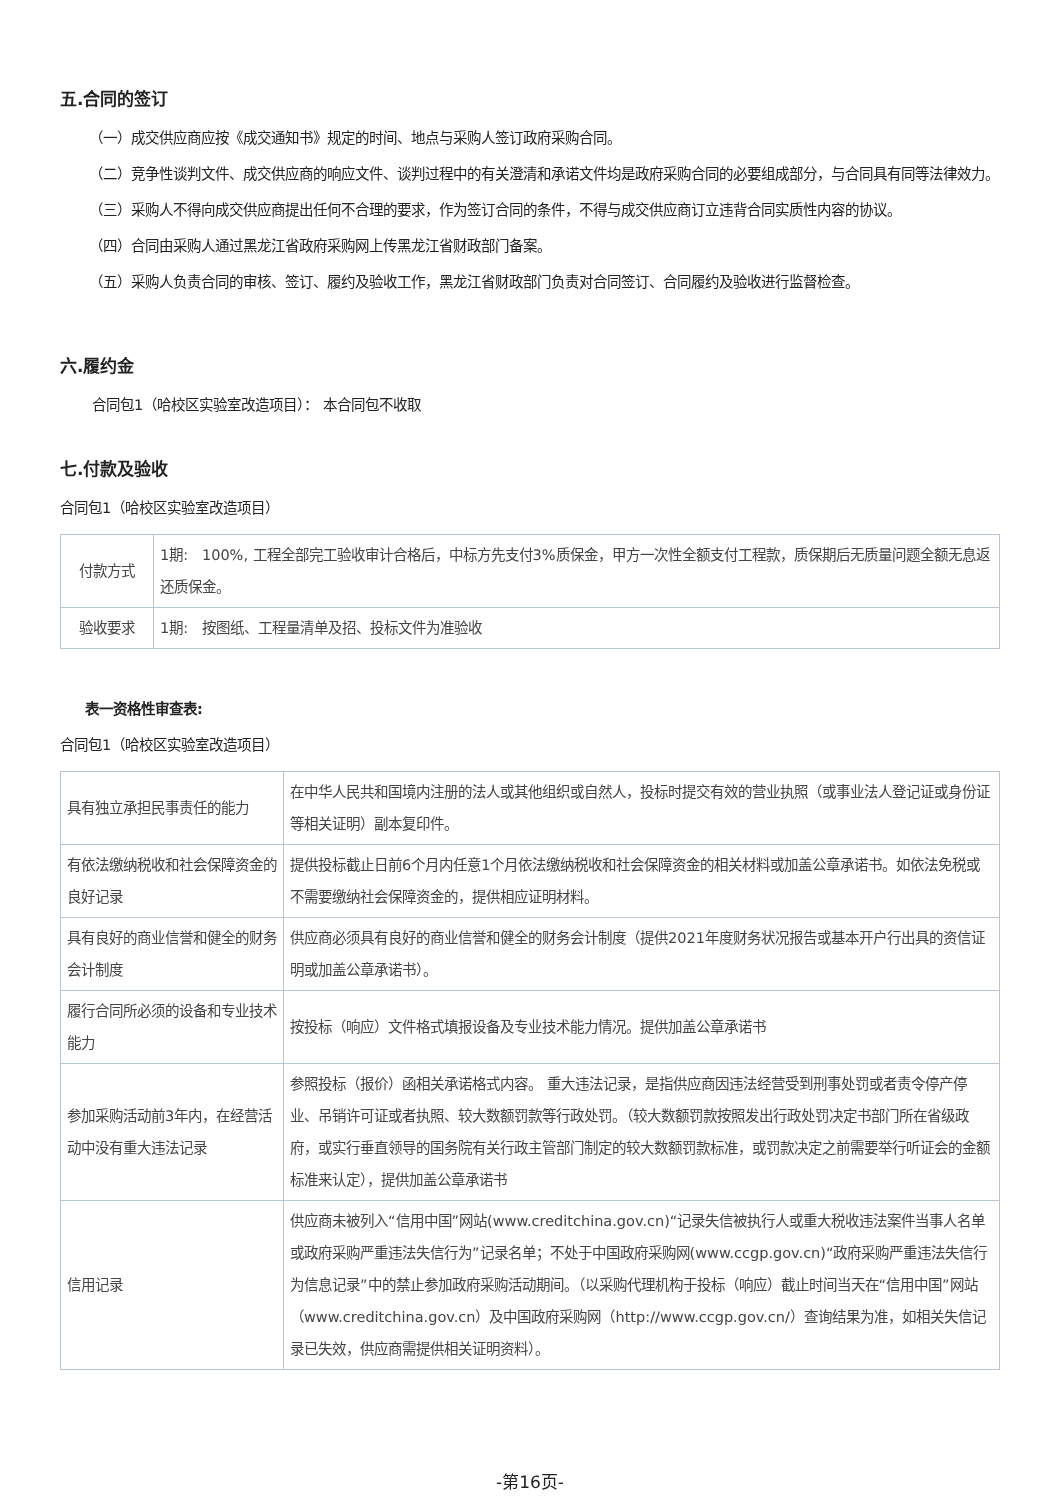五.合同的签订
（一）成交供应商应按《成交通知书》规定的时间、地点与采购人签订政府采购合同。
（二）竞争性谈判文件、成交供应商的响应文件、谈判过程中的有关澄清和承诺文件均是政府采购合同的必要组成部分，与合同具有同等法律效力。
（三）采购人不得向成交供应商提出任何不合理的要求，作为签订合同的条件，不得与成交供应商订立违背合同实质性内容的协议。
（四）合同由采购人通过黑龙江省政府采购网上传黑龙江省财政部门备案。
（五）采购人负责合同的审核、签订、履约及验收工作，黑龙江省财政部门负责对合同签订、合同履约及验收进行监督检查。
六.履约金
合同包1（哈校区实验室改造项目）： 本合同包不收取
七.付款及验收
合同包1（哈校区实验室改造项目）
| 付款方式 | 1期: 100%, 工程全部完工验收审计合格后，中标方先支付3%质保金，甲方一次性全额支付工程款，质保期后无质量问题全额无息返还质保金。 |
| 验收要求 | 1期: 按图纸、工程量清单及招、投标文件为准验收 |
表一资格性审查表:
合同包1（哈校区实验室改造项目）
| 具有独立承担民事责任的能力 | 在中华人民共和国境内注册的法人或其他组织或自然人，投标时提交有效的营业执照（或事业法人登记证或身份证等相关证明）副本复印件。 |
| 有依法缴纳税收和社会保障资金的良好记录 | 提供投标截止日前6个月内任意1个月依法缴纳税收和社会保障资金的相关材料或加盖公章承诺书。如依法免税或不需要缴纳社会保障资金的，提供相应证明材料。 |
| 具有良好的商业信誉和健全的财务会计制度 | 供应商必须具有良好的商业信誉和健全的财务会计制度（提供2021年度财务状况报告或基本开户行出具的资信证明或加盖公章承诺书）。 |
| 履行合同所必须的设备和专业技术能力 | 按投标（响应）文件格式填报设备及专业技术能力情况。提供加盖公章承诺书 |
| 参加采购活动前3年内，在经营活动中没有重大违法记录 | 参照投标（报价）函相关承诺格式内容。 重大违法记录，是指供应商因违法经营受到刑事处罚或者责令停产停业、吊销许可证或者执照、较大数额罚款等行政处罚。（较大数额罚款按照发出行政处罚决定书部门所在省级政府，或实行垂直领导的国务院有关行政主管部门制定的较大数额罚款标准，或罚款决定之前需要举行听证会的金额标准来认定），提供加盖公章承诺书 |
| 信用记录 | 供应商未被列入“信用中国”网站(www.creditchina.gov.cn)“记录失信被执行人或重大税收违法案件当事人名单或政府采购严重违法失信行为”记录名单；不处于中国政府采购网(www.ccgp.gov.cn)“政府采购严重违法失信行为信息记录”中的禁止参加政府采购活动期间。（以采购代理机构于投标（响应）截止时间当天在“信用中国”网站（www.creditchina.gov.cn）及中国政府采购网（http://www.ccgp.gov.cn/）查询结果为准，如相关失信记录已失效，供应商需提供相关证明资料）。 |
-第16页-